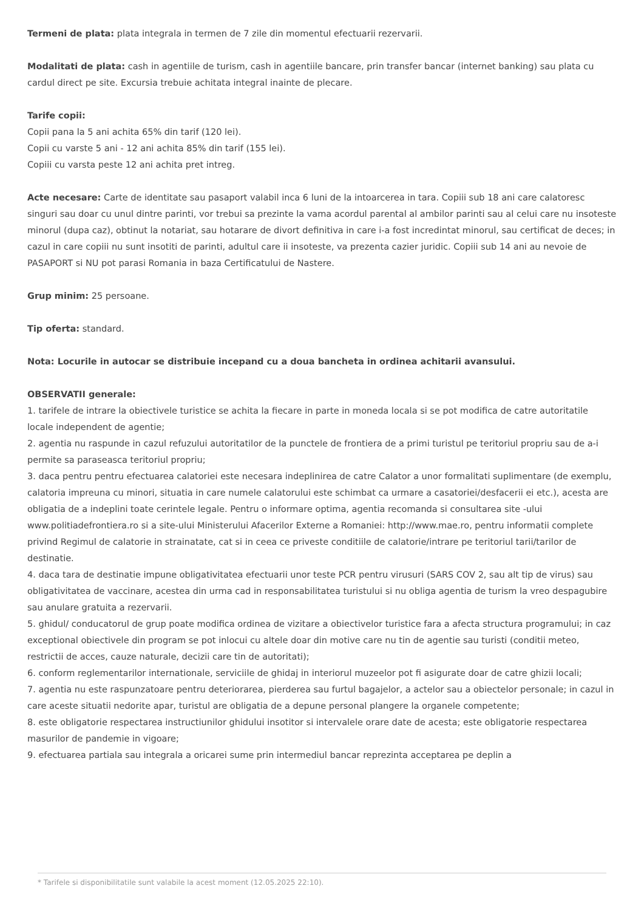Termeni de plata: plata integrala in termen de 7 zile din momentul efectuarii rezervarii.
Modalitati de plata: cash in agentiile de turism, cash in agentiile bancare, prin transfer bancar (internet banking) sau plata cu cardul direct pe site. Excursia trebuie achitata integral inainte de plecare.
Tarife copii:
Copii pana la 5 ani achita 65% din tarif (120 lei).
Copii cu varste 5 ani - 12 ani achita 85% din tarif (155 lei).
Copiii cu varsta peste 12 ani achita pret intreg.
Acte necesare: Carte de identitate sau pasaport valabil inca 6 luni de la intoarcerea in tara. Copiii sub 18 ani care calatoresc singuri sau doar cu unul dintre parinti, vor trebui sa prezinte la vama acordul parental al ambilor parinti sau al celui care nu insoteste minorul (dupa caz), obtinut la notariat, sau hotarare de divort definitiva in care i-a fost incredintat minorul, sau certificat de deces; in cazul in care copiii nu sunt insotiti de parinti, adultul care ii insoteste, va prezenta cazier juridic. Copiii sub 14 ani au nevoie de PASAPORT si NU pot parasi Romania in baza Certificatului de Nastere.
Grup minim: 25 persoane.
Tip oferta: standard.
Nota: Locurile in autocar se distribuie incepand cu a doua bancheta in ordinea achitarii avansului.
OBSERVATII generale:
1. tarifele de intrare la obiectivele turistice se achita la fiecare in parte in moneda locala si se pot modifica de catre autoritatile locale independent de agentie;
2. agentia nu raspunde in cazul refuzului autoritatilor de la punctele de frontiera de a primi turistul pe teritoriul propriu sau de a-i permite sa paraseasca teritoriul propriu;
3. daca pentru pentru efectuarea calatoriei este necesara indeplinirea de catre Calator a unor formalitati suplimentare (de exemplu, calatoria impreuna cu minori, situatia in care numele calatorului este schimbat ca urmare a casatoriei/desfacerii ei etc.), acesta are obligatia de a indeplini toate cerintele legale. Pentru o informare optima, agentia recomanda si consultarea site -ului www.politiadefrontiera.ro si a site-ului Ministerului Afacerilor Externe a Romaniei: http://www.mae.ro, pentru informatii complete privind Regimul de calatorie in strainatate, cat si in ceea ce priveste conditiile de calatorie/intrare pe teritoriul tarii/tarilor de destinatie.
4. daca tara de destinatie impune obligativitatea efectuarii unor teste PCR pentru virusuri (SARS COV 2, sau alt tip de virus) sau obligativitatea de vaccinare, acestea din urma cad in responsabilitatea turistului si nu obliga agentia de turism la vreo despagubire sau anulare gratuita a rezervarii.
5. ghidul/ conducatorul de grup poate modifica ordinea de vizitare a obiectivelor turistice fara a afecta structura programului; in caz exceptional obiectivele din program se pot inlocui cu altele doar din motive care nu tin de agentie sau turisti (conditii meteo, restrictii de acces, cauze naturale, decizii care tin de autoritati);
6. conform reglementarilor internationale, serviciile de ghidaj in interiorul muzeelor pot fi asigurate doar de catre ghizii locali;
7. agentia nu este raspunzatoare pentru deteriorarea, pierderea sau furtul bagajelor, a actelor sau a obiectelor personale; in cazul in care aceste situatii nedorite apar, turistul are obligatia de a depune personal plangere la organele competente;
8. este obligatorie respectarea instructiunilor ghidului insotitor si intervalele orare date de acesta; este obligatorie respectarea masurilor de pandemie in vigoare;
9. efectuarea partiala sau integrala a oricarei sume prin intermediul bancar reprezinta acceptarea pe deplin a
* Tarifele si disponibilitatile sunt valabile la acest moment (12.05.2025 22:10).